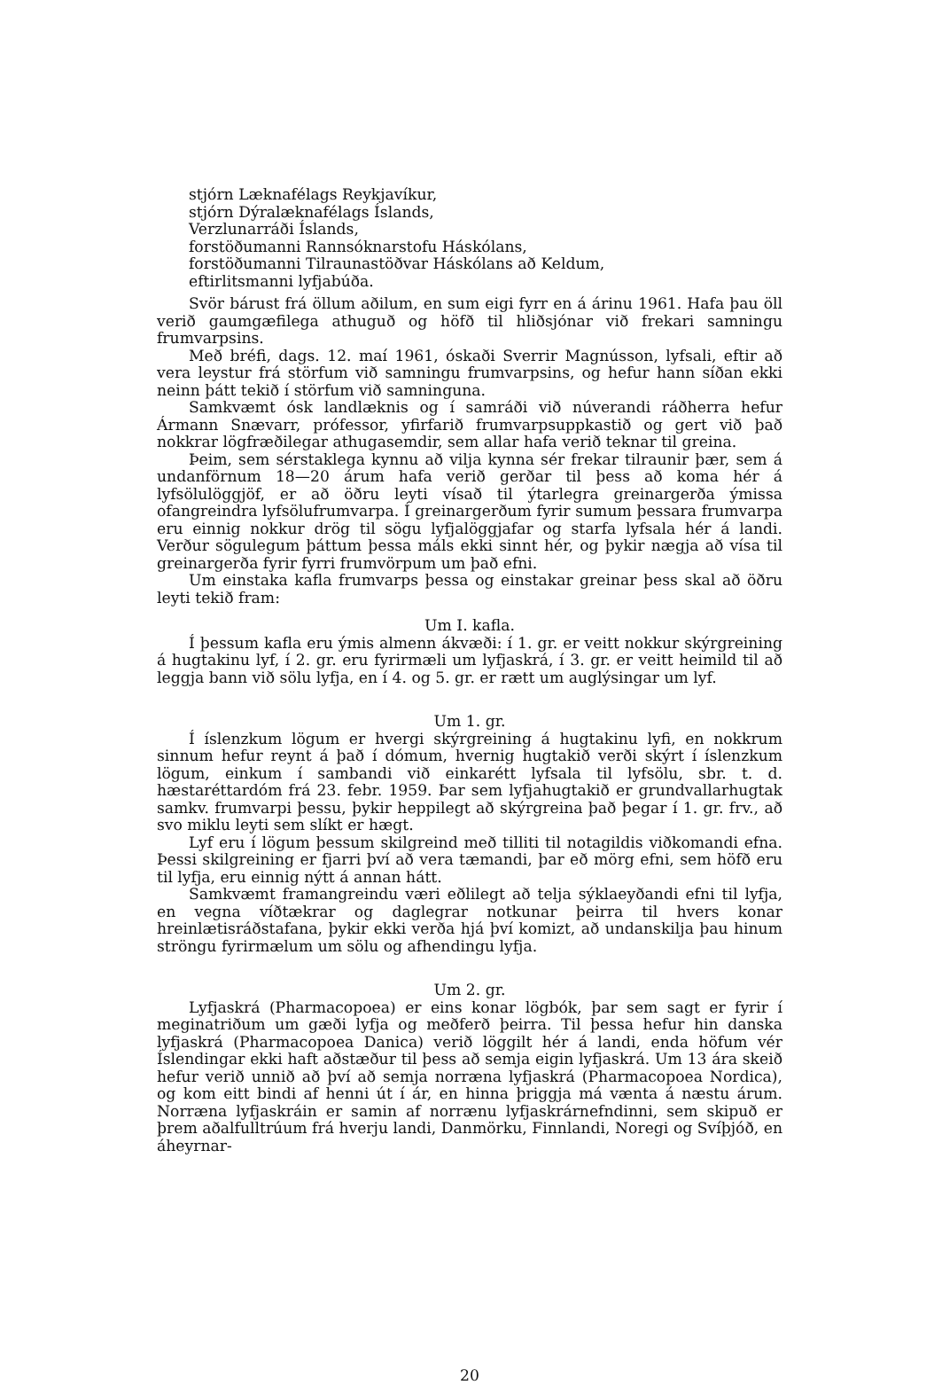stjórn Læknafélags Reykjavíkur,
stjórn Dýralæknafélags Íslands,
Verzlunarráði Íslands,
forstöðumanni Rannsóknarstofu Háskólans,
forstöðumanni Tilraunastöðvar Háskólans að Keldum,
eftirlitsmanni lyfjabúða.
Svör bárust frá öllum aðilum, en sum eigi fyrr en á árinu 1961. Hafa þau öll verið gaumgæfilega athuguð og höfð til hliðsjónar við frekari samningu frumvarpsins.
Með bréfi, dags. 12. maí 1961, óskaði Sverrir Magnússon, lyfsali, eftir að vera leystur frá störfum við samningu frumvarpsins, og hefur hann síðan ekki neinn þátt tekið í störfum við samninguna.
Samkvæmt ósk landlæknis og í samráði við núverandi ráðherra hefur Ármann Snævarr, prófessor, yfirfarið frumvarpsuppkastið og gert við það nokkrar lögfræðilegar athugasemdir, sem allar hafa verið teknar til greina.
Þeim, sem sérstaklega kynnu að vilja kynna sér frekar tilraunir þær, sem á undanförnum 18—20 árum hafa verið gerðar til þess að koma hér á lyfsölulöggjöf, er að öðru leyti vísað til ýtarlegra greinargerða ýmissa ofangreindra lyfsölufrumvarpa. Í greinargerðum fyrir sumum þessara frumvarpa eru einnig nokkur drög til sögu lyfjalöggjafar og starfa lyfsala hér á landi. Verður sögulegum þáttum þessa máls ekki sinnt hér, og þykir nægja að vísa til greinargerða fyrir fyrri frumvörpum um það efni.
Um einstaka kafla frumvarps þessa og einstakar greinar þess skal að öðru leyti tekið fram:
Um I. kafla.
Í þessum kafla eru ýmis almenn ákvæði: í 1. gr. er veitt nokkur skýrgreining á hugtakinu lyf, í 2. gr. eru fyrirmæli um lyfjaskrá, í 3. gr. er veitt heimild til að leggja bann við sölu lyfja, en í 4. og 5. gr. er rætt um auglýsingar um lyf.
Um 1. gr.
Í íslenzkum lögum er hvergi skýrgreining á hugtakinu lyfi, en nokkrum sinnum hefur reynt á það í dómum, hvernig hugtakið verði skýrt í íslenzkum lögum, einkum í sambandi við einkarétt lyfsala til lyfsölu, sbr. t. d. hæstaréttardóm frá 23. febr. 1959. Þar sem lyfjahugtakið er grundvallarhugtak samkv. frumvarpi þessu, þykir heppilegt að skýrgreina það þegar í 1. gr. frv., að svo miklu leyti sem slíkt er hægt.
Lyf eru í lögum þessum skilgreind með tilliti til notagildis viðkomandi efna. Þessi skilgreining er fjarri því að vera tæmandi, þar eð mörg efni, sem höfð eru til lyfja, eru einnig nýtt á annan hátt.
Samkvæmt framangreindu væri eðlilegt að telja sýklaeyðandi efni til lyfja, en vegna víðtækrar og daglegrar notkunar þeirra til hvers konar hreinlætisráðstafana, þykir ekki verða hjá því komizt, að undanskilja þau hinum ströngu fyrirmælum um sölu og afhendingu lyfja.
Um 2. gr.
Lyfjaskrá (Pharmacopoea) er eins konar lögbók, þar sem sagt er fyrir í meginatriðum um gæði lyfja og meðferð þeirra. Til þessa hefur hin danska lyfjaskrá (Pharmacopoea Danica) verið löggilt hér á landi, enda höfum vér Íslendingar ekki haft aðstæður til þess að semja eigin lyfjaskrá. Um 13 ára skeið hefur verið unnið að því að semja norræna lyfjaskrá (Pharmacopoea Nordica), og kom eitt bindi af henni út í ár, en hinna þriggja má vænta á næstu árum. Norræna lyfjaskráin er samin af norrænu lyfjaskrárnefndinni, sem skipuð er þrem aðalfulltrúum frá hverju landi, Danmörku, Finnlandi, Noregi og Svíþjóð, en áheyrnar-
20